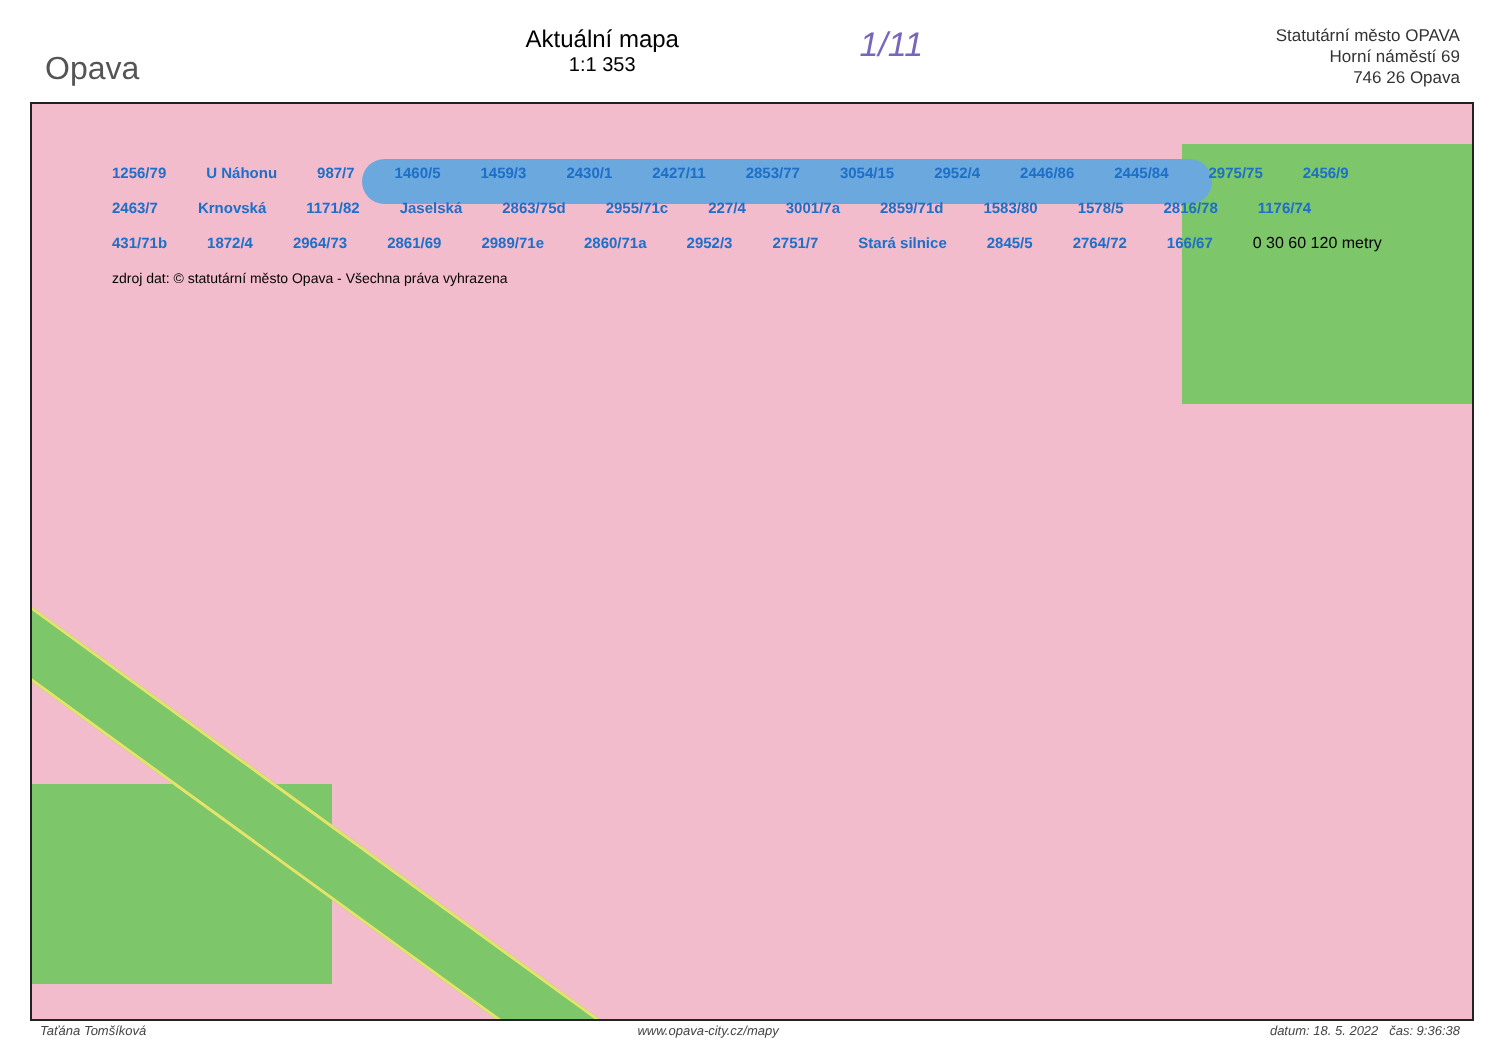Opava
Aktuální mapa
1:1 353
1/11
Statutární město OPAVA
Horní náměstí 69
746 26 Opava
1256/79 U Náhonu 987/7 1460/5 1459/3 2430/1 2427/11 2853/77 3054/15 2952/4 2446/86 2445/84 2975/75 2456/9 2463/7 Krnovská 1171/82 Jaselská 2863/75d 2955/71c 227/4 3001/7a 2859/71d 1583/80 1578/5 2816/78 1176/74 431/71b 1872/4 2964/73 2861/69 2989/71e 2860/71a 2952/3 2751/7 Stará silnice 2845/5 2764/72 166/67 0 30 60 120 metry zdroj dat: © statutární město Opava - Všechna práva vyhrazena
Taťána Tomšíková www.opava-city.cz/mapy datum: 18. 5. 2022 čas: 9:36:38